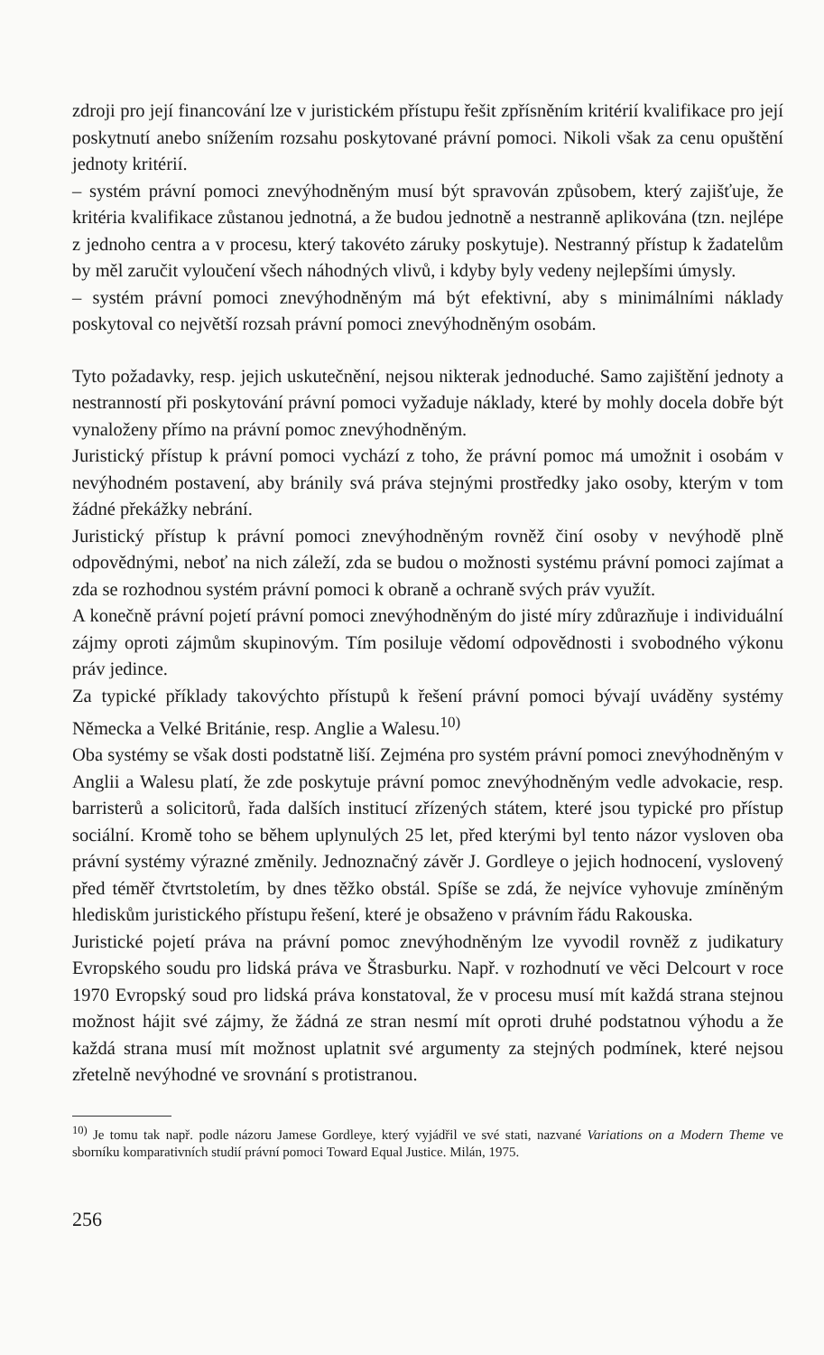zdroji pro její financování lze v juristickém přístupu řešit zpřísněním kritérií kvalifikace pro její poskytnutí anebo snížením rozsahu poskytované právní pomoci. Nikoli však za cenu opuštění jednoty kritérií.
– systém právní pomoci znevýhodněným musí být spravován způsobem, který zajišťuje, že kritéria kvalifikace zůstanou jednotná, a že budou jednotně a nestranně aplikována (tzn. nejlépe z jednoho centra a v procesu, který takovéto záruky poskytuje). Nestranný přístup k žadatelům by měl zaručit vyloučení všech náhodných vlivů, i kdyby byly vedeny nejlepšími úmysly.
– systém právní pomoci znevýhodněným má být efektivní, aby s minimálními náklady poskytoval co největší rozsah právní pomoci znevýhodněným osobám.
Tyto požadavky, resp. jejich uskutečnění, nejsou nikterak jednoduché. Samo zajištění jednoty a nestranností při poskytování právní pomoci vyžaduje náklady, které by mohly docela dobře být vynaloženy přímo na právní pomoc znevýhodněným.
Juristický přístup k právní pomoci vychází z toho, že právní pomoc má umožnit i osobám v nevýhodném postavení, aby bránily svá práva stejnými prostředky jako osoby, kterým v tom žádné překážky nebrání.
Juristický přístup k právní pomoci znevýhodněným rovněž činí osoby v nevýhodě plně odpovědnými, neboť na nich záleží, zda se budou o možnosti systému právní pomoci zajímat a zda se rozhodnou systém právní pomoci k obraně a ochraně svých práv využít.
A konečně právní pojetí právní pomoci znevýhodněným do jisté míry zdůrazňuje i individuální zájmy oproti zájmům skupinovým. Tím posiluje vědomí odpovědnosti i svobodného výkonu práv jedince.
Za typické příklady takovýchto přístupů k řešení právní pomoci bývají uváděny systémy Německa a Velké Británie, resp. Anglie a Walesu.<sup>10)</sup>
Oba systémy se však dosti podstatně liší. Zejména pro systém právní pomoci znevýhodněným v Anglii a Walesu platí, že zde poskytuje právní pomoc znevýhodněným vedle advokacie, resp. barristerů a solicitorů, řada dalších institucí zřízených státem, které jsou typické pro přístup sociální. Kromě toho se během uplynulých 25 let, před kterými byl tento názor vysloven oba právní systémy výrazné změnily. Jednoznačný závěr J. Gordleye o jejich hodnocení, vyslovený před téměř čtvrtstoletím, by dnes těžko obstál. Spíše se zdá, že nejvíce vyhovuje zmíněným hlediskům juristického přístupu řešení, které je obsaženo v právním řádu Rakouska.
Juristické pojetí práva na právní pomoc znevýhodněným lze vyvodil rovněž z judikatury Evropského soudu pro lidská práva ve Štrasburku. Např. v rozhodnutí ve věci Delcourt v roce 1970 Evropský soud pro lidská práva konstatoval, že v procesu musí mít každá strana stejnou možnost hájit své zájmy, že žádná ze stran nesmí mít oproti druhé podstatnou výhodu a že každá strana musí mít možnost uplatnit své argumenty za stejných podmínek, které nejsou zřetelně nevýhodné ve srovnání s protistranou.
<sup>10)</sup> Je tomu tak např. podle názoru Jamese Gordleye, který vyjádřil ve své stati, nazvané Variations on a Modern Theme ve sborníku komparativních studií právní pomoci Toward Equal Justice. Milán, 1975.
256